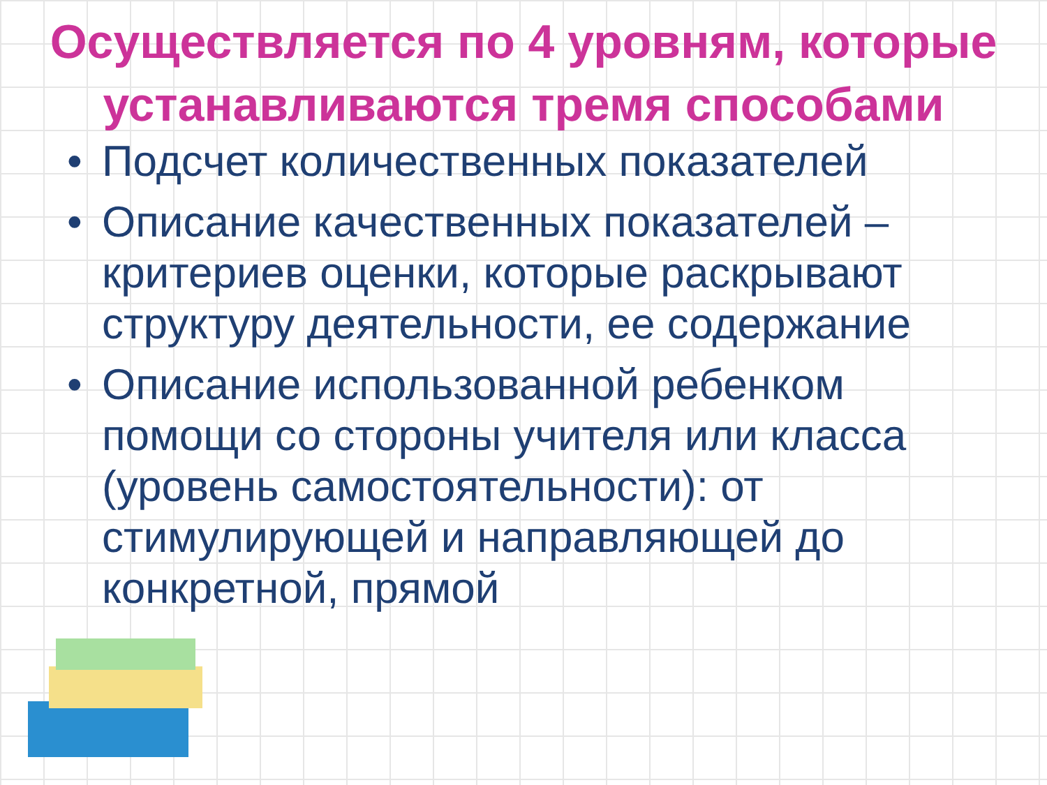Осуществляется по 4 уровням, которые устанавливаются тремя способами
• Подсчет количественных показателей
• Описание качественных показателей – критериев оценки, которые раскрывают структуру деятельности, ее содержание
• Описание использованной ребенком помощи со стороны учителя или класса (уровень самостоятельности): от стимулирующей и направляющей до конкретной, прямой